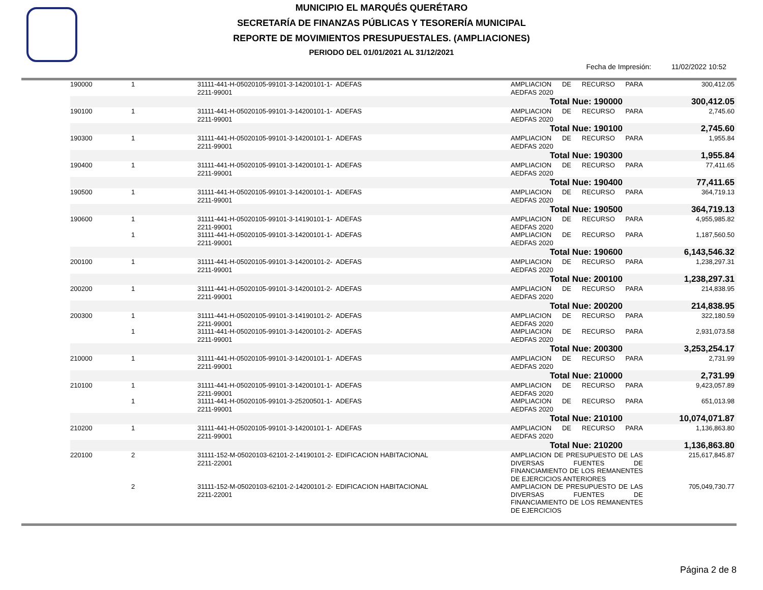MUNICIPIO EL MARQUÉS QUERÉTARO
SECRETARÍA DE FINANZAS PÚBLICAS Y TESORERÍA MUNICIPAL
REPORTE DE MOVIMIENTOS PRESUPUESTALES. (AMPLIACIONES)
PERIODO DEL 01/01/2021 AL 31/12/2021
Fecha de Impresión: 11/02/2022 10:52
| 190000 | 1 | 31111-441-H-05020105-99101-3-14200101-1-2211-99001 | ADEFAS | AMPLIACION DE RECURSO PARA AEDFAS 2020 | 300,412.05 |
| | | | | Total Nue: 190000 | 300,412.05 |
| 190100 | 1 | 31111-441-H-05020105-99101-3-14200101-1-2211-99001 | ADEFAS | AMPLIACION DE RECURSO PARA AEDFAS 2020 | 2,745.60 |
| | | | | Total Nue: 190100 | 2,745.60 |
| 190300 | 1 | 31111-441-H-05020105-99101-3-14200101-1-2211-99001 | ADEFAS | AMPLIACION DE RECURSO PARA AEDFAS 2020 | 1,955.84 |
| | | | | Total Nue: 190300 | 1,955.84 |
| 190400 | 1 | 31111-441-H-05020105-99101-3-14200101-1-2211-99001 | ADEFAS | AMPLIACION DE RECURSO PARA AEDFAS 2020 | 77,411.65 |
| | | | | Total Nue: 190400 | 77,411.65 |
| 190500 | 1 | 31111-441-H-05020105-99101-3-14200101-1-2211-99001 | ADEFAS | AMPLIACION DE RECURSO PARA AEDFAS 2020 | 364,719.13 |
| | | | | Total Nue: 190500 | 364,719.13 |
| 190600 | 1 | 31111-441-H-05020105-99101-3-14190101-1-2211-99001 | ADEFAS | AMPLIACION DE RECURSO PARA AEDFAS 2020 | 4,955,985.82 |
| | 1 | 31111-441-H-05020105-99101-3-14200101-1-2211-99001 | ADEFAS | AMPLIACION DE RECURSO PARA AEDFAS 2020 | 1,187,560.50 |
| | | | | Total Nue: 190600 | 6,143,546.32 |
| 200100 | 1 | 31111-441-H-05020105-99101-3-14200101-2-2211-99001 | ADEFAS | AMPLIACION DE RECURSO PARA AEDFAS 2020 | 1,238,297.31 |
| | | | | Total Nue: 200100 | 1,238,297.31 |
| 200200 | 1 | 31111-441-H-05020105-99101-3-14200101-2-2211-99001 | ADEFAS | AMPLIACION DE RECURSO PARA AEDFAS 2020 | 214,838.95 |
| | | | | Total Nue: 200200 | 214,838.95 |
| 200300 | 1 | 31111-441-H-05020105-99101-3-14190101-2-2211-99001 | ADEFAS | AMPLIACION DE RECURSO PARA AEDFAS 2020 | 322,180.59 |
| | 1 | 31111-441-H-05020105-99101-3-14200101-2-2211-99001 | ADEFAS | AMPLIACION DE RECURSO PARA AEDFAS 2020 | 2,931,073.58 |
| | | | | Total Nue: 200300 | 3,253,254.17 |
| 210000 | 1 | 31111-441-H-05020105-99101-3-14200101-1-2211-99001 | ADEFAS | AMPLIACION DE RECURSO PARA AEDFAS 2020 | 2,731.99 |
| | | | | Total Nue: 210000 | 2,731.99 |
| 210100 | 1 | 31111-441-H-05020105-99101-3-14200101-1-2211-99001 | ADEFAS | AMPLIACION DE RECURSO PARA AEDFAS 2020 | 9,423,057.89 |
| | 1 | 31111-441-H-05020105-99101-3-25200501-1-2211-99001 | ADEFAS | AMPLIACION DE RECURSO PARA AEDFAS 2020 | 651,013.98 |
| | | | | Total Nue: 210100 | 10,074,071.87 |
| 210200 | 1 | 31111-441-H-05020105-99101-3-14200101-1-2211-99001 | ADEFAS | AMPLIACION DE RECURSO PARA AEDFAS 2020 | 1,136,863.80 |
| | | | | Total Nue: 210200 | 1,136,863.80 |
| 220100 | 2 | 31111-152-M-05020103-62101-2-14190101-2-2211-22001 | EDIFICACION HABITACIONAL | AMPLIACION DE PRESUPUESTO DE LAS DIVERSAS FUENTES DE FINANCIAMIENTO DE LOS REMANENTES DE EJERCICIOS ANTERIORES | 215,617,845.87 |
| | 2 | 31111-152-M-05020103-62101-2-14200101-2-2211-22001 | EDIFICACION HABITACIONAL | AMPLIACION DE PRESUPUESTO DE LAS DIVERSAS FUENTES DE FINANCIAMIENTO DE LOS REMANENTES DE EJERCICIOS | 705,049,730.77 |
Página 2 de 8